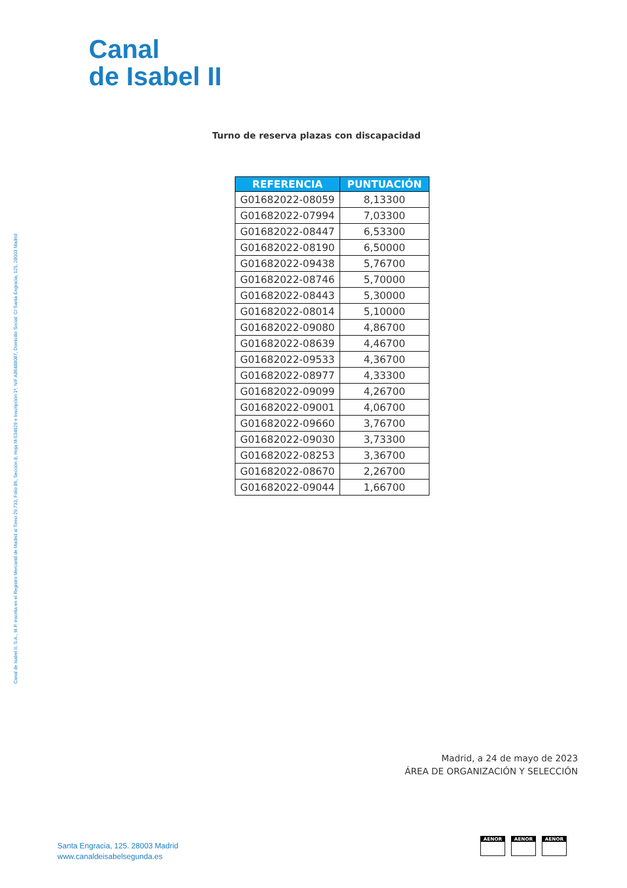Canal
de Isabel II
Canal de Isabel II, S.A., M.P. inscrita en el Registro Mercantil de Madrid al Tomo 29.733, Folio 86, Sección 8, Hoja M-534929 e Inscripción 1ª, NIF A86488087, Domicilio Social: C/ Santa Engracia, 125, 28003 Madrid
Turno de reserva plazas con discapacidad
| REFERENCIA | PUNTUACIÓN |
| --- | --- |
| G01682022-08059 | 8,13300 |
| G01682022-07994 | 7,03300 |
| G01682022-08447 | 6,53300 |
| G01682022-08190 | 6,50000 |
| G01682022-09438 | 5,76700 |
| G01682022-08746 | 5,70000 |
| G01682022-08443 | 5,30000 |
| G01682022-08014 | 5,10000 |
| G01682022-09080 | 4,86700 |
| G01682022-08639 | 4,46700 |
| G01682022-09533 | 4,36700 |
| G01682022-08977 | 4,33300 |
| G01682022-09099 | 4,26700 |
| G01682022-09001 | 4,06700 |
| G01682022-09660 | 3,76700 |
| G01682022-09030 | 3,73300 |
| G01682022-08253 | 3,36700 |
| G01682022-08670 | 2,26700 |
| G01682022-09044 | 1,66700 |
Madrid, a 24 de mayo de 2023
ÁREA DE ORGANIZACIÓN Y SELECCIÓN
Santa Engracia, 125. 28003 Madrid
www.canaldeisabelsegunda.es
AENOR AENOR AENOR